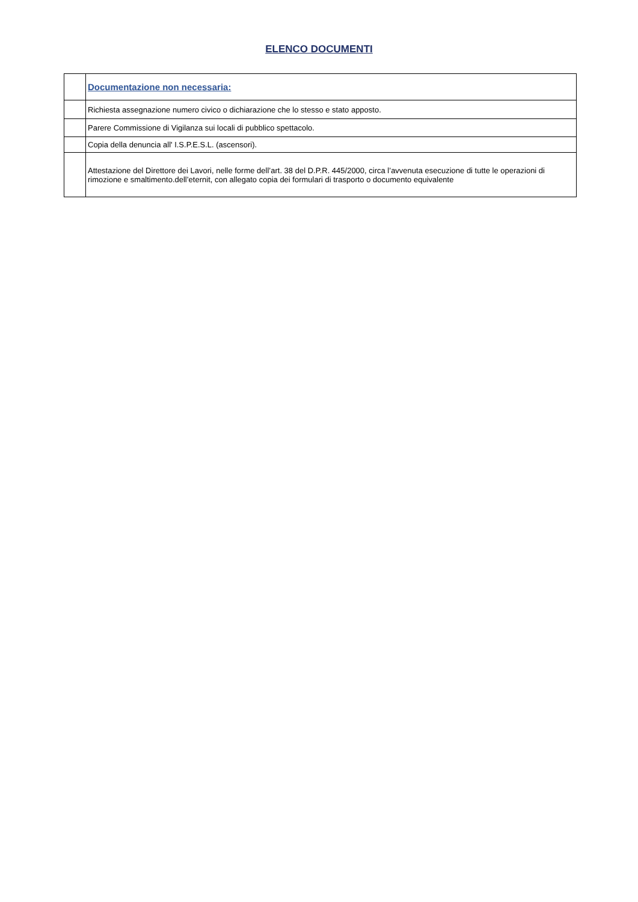ELENCO DOCUMENTI
| | Documentazione non necessaria: |
| | Richiesta assegnazione numero civico o dichiarazione che lo stesso e stato apposto. |
| | Parere Commissione di Vigilanza sui locali di pubblico spettacolo. |
| | Copia della denuncia all' I.S.P.E.S.L. (ascensori). |
| | Attestazione del Direttore dei Lavori, nelle forme dell’art. 38 del D.P.R. 445/2000, circa l’avvenuta esecuzione di tutte le operazioni di rimozione e smaltimento.dell’eternit, con allegato copia dei formulari di trasporto o documento equivalente |